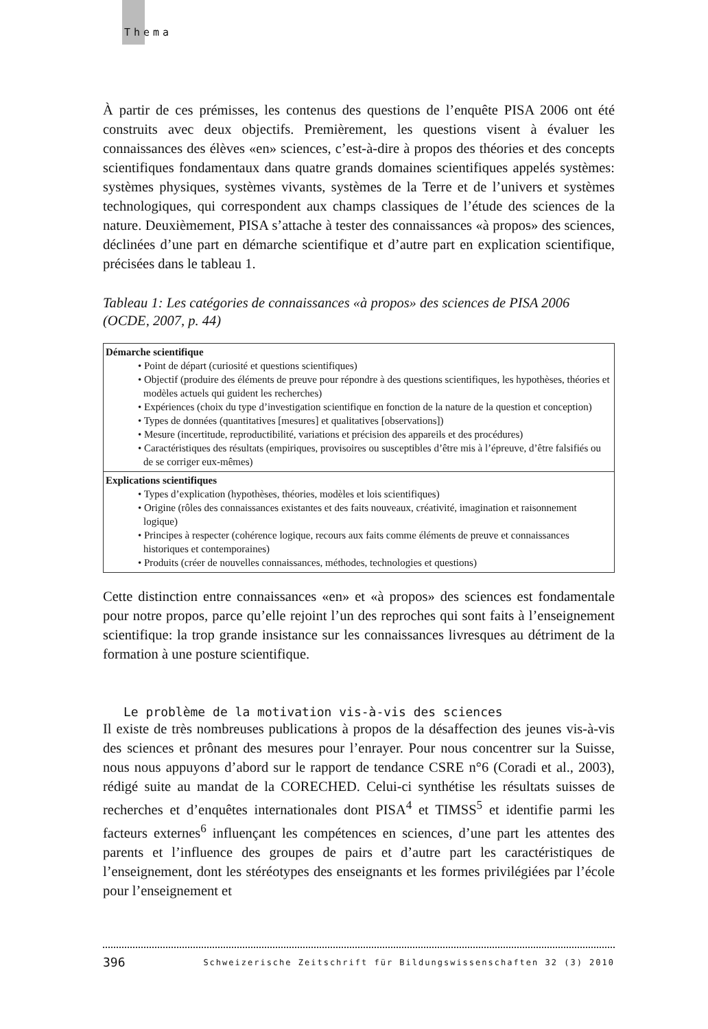Thema
À partir de ces prémisses, les contenus des questions de l’enquête PISA 2006 ont été construits avec deux objectifs. Premièrement, les questions visent à évaluer les connaissances des élèves «en» sciences, c’est-à-dire à propos des théories et des concepts scientifiques fondamentaux dans quatre grands domaines scientifiques appelés systèmes: systèmes physiques, systèmes vivants, systèmes de la Terre et de l’univers et systèmes technologiques, qui correspondent aux champs classiques de l’étude des sciences de la nature. Deuxièmement, PISA s’attache à tester des connaissances «à propos» des sciences, déclinées d’une part en démarche scientifique et d’autre part en explication scientifique, précisées dans le tableau 1.
Tableau 1: Les catégories de connaissances «à propos» des sciences de PISA 2006 (OCDE, 2007, p. 44)
| Démarche scientifique • Point de départ (curiosité et questions scientifiques) • Objectif (produire des éléments de preuve pour répondre à des questions scientifiques, les hypothèses, théories et modèles actuels qui guident les recherches) • Expériences (choix du type d’investigation scientifique en fonction de la nature de la question et conception) • Types de données (quantitatives [mesures] et qualitatives [observations]) • Mesure (incertitude, reproductibilité, variations et précision des appareils et des procédures) • Caractéristiques des résultats (empiriques, provisoires ou susceptibles d’être mis à l’épreuve, d’être falsifiés ou de se corriger eux-mêmes) |
| Explications scientifiques • Types d’explication (hypothèses, théories, modèles et lois scientifiques) • Origine (rôles des connaissances existantes et des faits nouveaux, créativité, imagination et raisonnement logique) • Principes à respecter (cohérence logique, recours aux faits comme éléments de preuve et connaissances historiques et contemporaines) • Produits (créer de nouvelles connaissances, méthodes, technologies et questions) |
Cette distinction entre connaissances «en» et «à propos» des sciences est fondamentale pour notre propos, parce qu’elle rejoint l’un des reproches qui sont faits à l’enseignement scientifique: la trop grande insistance sur les connaissances livresques au détriment de la formation à une posture scientifique.
Le problème de la motivation vis-à-vis des sciences
Il existe de très nombreuses publications à propos de la désaffection des jeunes vis-à-vis des sciences et prônant des mesures pour l’enrayer. Pour nous concentrer sur la Suisse, nous nous appuyons d’abord sur le rapport de tendance CSRE n°6 (Coradi et al., 2003), rédigé suite au mandat de la CORECHED. Celui-ci synthétise les résultats suisses de recherches et d’enquêtes internationales dont PISA<sup>4</sup> et TIMSS<sup>5</sup> et identifie parmi les facteurs externes<sup>6</sup> influençant les compétences en sciences, d’une part les attentes des parents et l’influence des groupes de pairs et d’autre part les caractéristiques de l’enseignement, dont les stéréotypes des enseignants et les formes privilégiées par l’école pour l’enseignement et
396 Schweizerische Zeitschrift für Bildungswissenschaften 32 (3) 2010